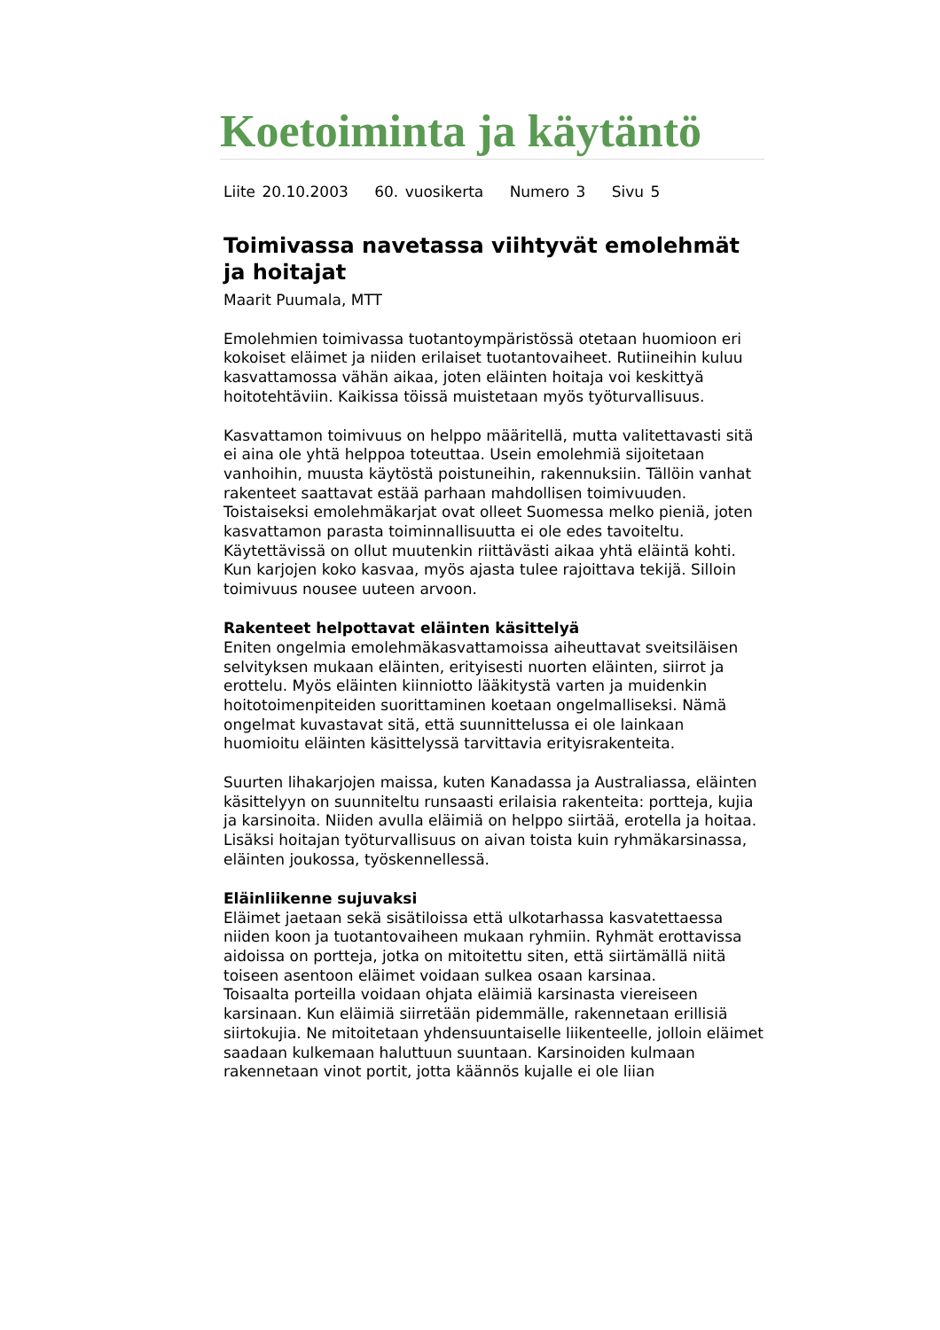Koetoiminta ja käytäntö
Liite 20.10.2003 60. vuosikerta Numero 3 Sivu 5
Toimivassa navetassa viihtyvät emolehmät ja hoitajat
Maarit Puumala, MTT
Emolehmien toimivassa tuotantoympäristössä otetaan huomioon eri kokoiset eläimet ja niiden erilaiset tuotantovaiheet. Rutiineihin kuluu kasvattamossa vähän aikaa, joten eläinten hoitaja voi keskittyä hoitotehtäviin. Kaikissa töissä muistetaan myös työturvallisuus.
Kasvattamon toimivuus on helppo määritellä, mutta valitettavasti sitä ei aina ole yhtä helppoa toteuttaa. Usein emolehmiä sijoitetaan vanhoihin, muusta käytöstä poistuneihin, rakennuksiin. Tällöin vanhat rakenteet saattavat estää parhaan mahdollisen toimivuuden. Toistaiseksi emolehmäkarjat ovat olleet Suomessa melko pieniä, joten kasvattamon parasta toiminnallisuutta ei ole edes tavoiteltu. Käytettävissä on ollut muutenkin riittävästi aikaa yhtä eläintä kohti. Kun karjojen koko kasvaa, myös ajasta tulee rajoittava tekijä. Silloin toimivuus nousee uuteen arvoon.
Rakenteet helpottavat eläinten käsittelyä
Eniten ongelmia emolehmäkasvattamoissa aiheuttavat sveitsiläisen selvityksen mukaan eläinten, erityisesti nuorten eläinten, siirrot ja erottelu. Myös eläinten kiinniotto lääkitystä varten ja muidenkin hoitotoimenpiteiden suorittaminen koetaan ongelmalliseksi. Nämä ongelmat kuvastavat sitä, että suunnittelussa ei ole lainkaan huomioitu eläinten käsittelyssä tarvittavia erityisrakenteita.
Suurten lihakarjojen maissa, kuten Kanadassa ja Australiassa, eläinten käsittelyyn on suunniteltu runsaasti erilaisia rakenteita: portteja, kujia ja karsinoita. Niiden avulla eläimiä on helppo siirtää, erotella ja hoitaa. Lisäksi hoitajan työturvallisuus on aivan toista kuin ryhmäkarsinassa, eläinten joukossa, työskennellessä.
Eläinliikenne sujuvaksi
Eläimet jaetaan sekä sisätiloissa että ulkotarhassa kasvatettaessa niiden koon ja tuotantovaiheen mukaan ryhmiin. Ryhmät erottavissa aidoissa on portteja, jotka on mitoitettu siten, että siirtämällä niitä toiseen asentoon eläimet voidaan sulkea osaan karsinaa.
Toisaalta porteilla voidaan ohjata eläimiä karsinasta viereiseen karsinaan. Kun eläimiä siirretään pidemmälle, rakennetaan erillisiä siirtokujia. Ne mitoitetaan yhdensuuntaiselle liikenteelle, jolloin eläimet saadaan kulkemaan haluttuun suuntaan. Karsinoiden kulmaan rakennetaan vinot portit, jotta käännös kujalle ei ole liian